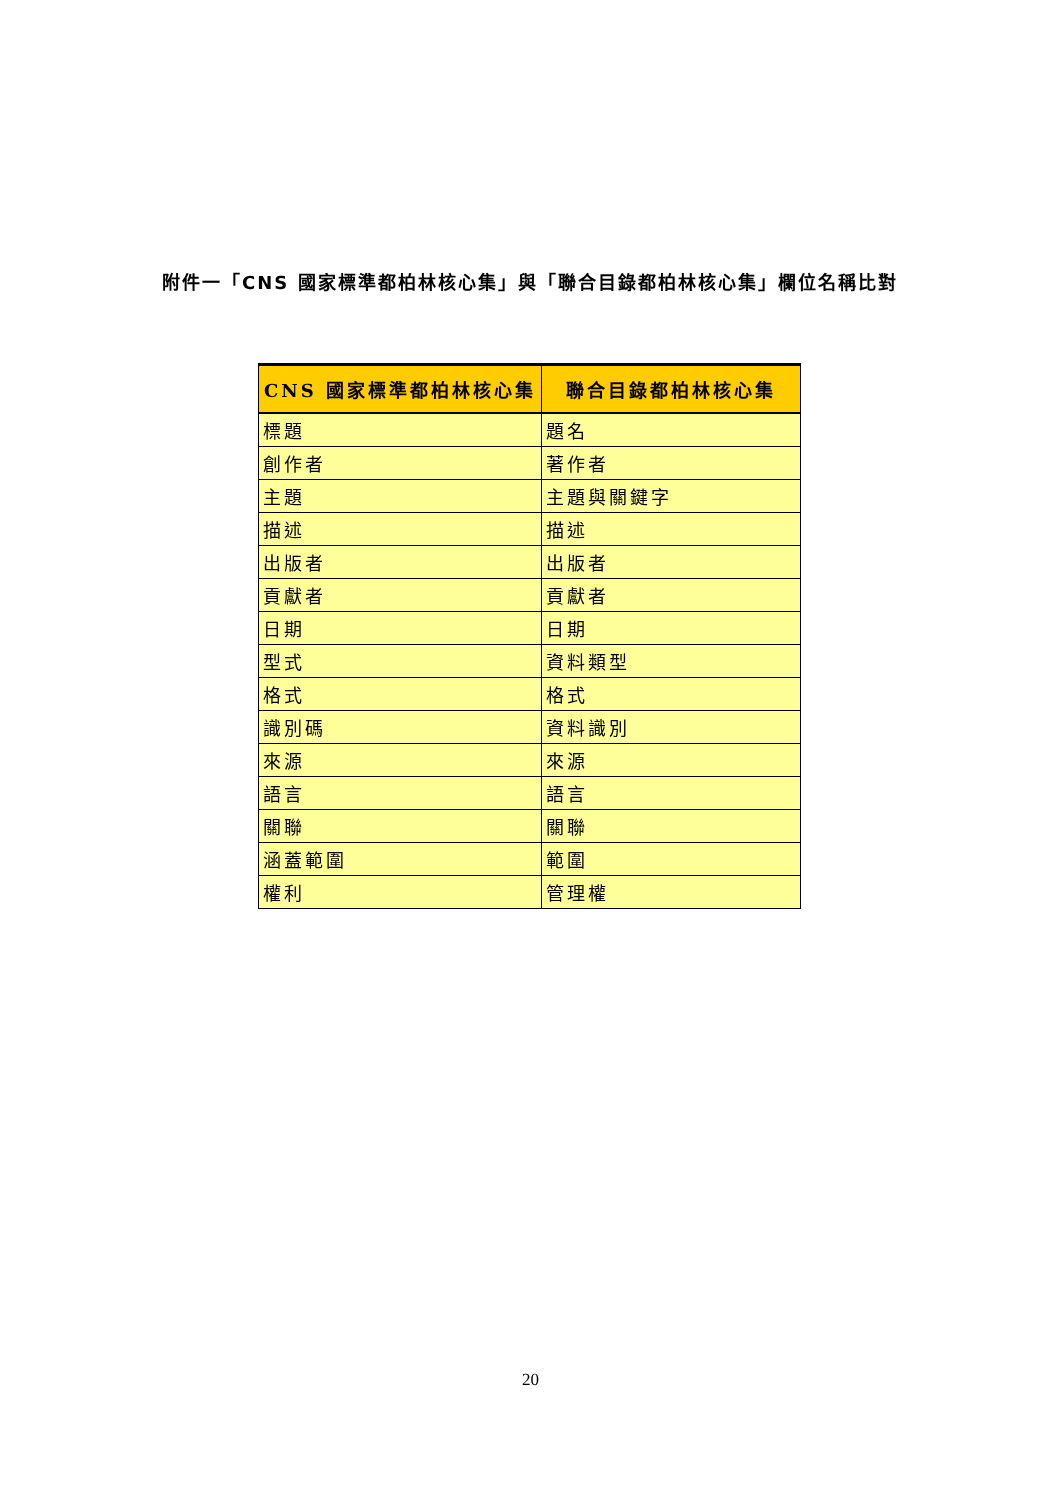附件一「CNS 國家標準都柏林核心集」與「聯合目錄都柏林核心集」欄位名稱比對
| CNS 國家標準都柏林核心集 | 聯合目錄都柏林核心集 |
| --- | --- |
| 標題 | 題名 |
| 創作者 | 著作者 |
| 主題 | 主題與關鍵字 |
| 描述 | 描述 |
| 出版者 | 出版者 |
| 貢獻者 | 貢獻者 |
| 日期 | 日期 |
| 型式 | 資料類型 |
| 格式 | 格式 |
| 識別碼 | 資料識別 |
| 來源 | 來源 |
| 語言 | 語言 |
| 關聯 | 關聯 |
| 涵蓋範圍 | 範圍 |
| 權利 | 管理權 |
20